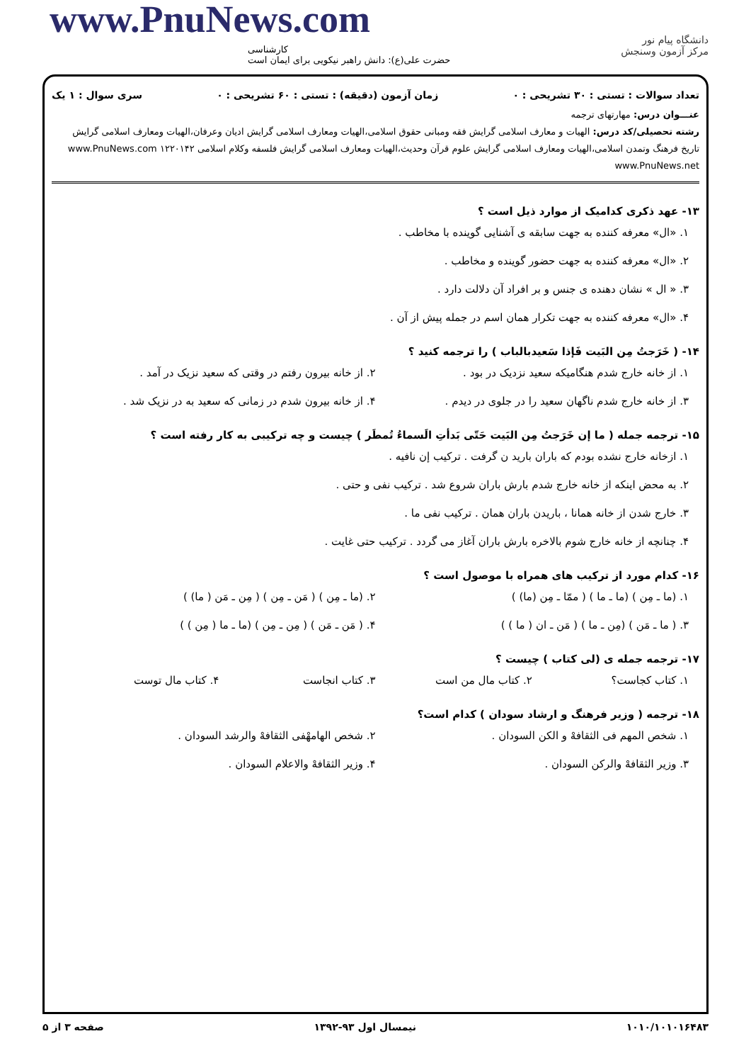www.PnuNews.com
کارشناسی
حضرت علی(ع): دانش راهبر نیکویی برای ایمان است
دانشگاه پیام نور
مرکز آزمون وسنجش
تعداد سوالات : تستی : ۳۰ تشریحی : ۰ زمان آزمون (دقیقه) : تستی : ۶۰ تشریحی : ۰ سری سوال : ۱ یک
عنـــوان درس: مهارتهای ترجمه
رشته تحصیلی/کد درس: الهیات و معارف اسلامی گرایش فقه ومبانی حقوق اسلامی،الهیات ومعارف اسلامی گرایش ادیان وعرفان،الهیات ومعارف اسلامی گرایش تاریخ فرهنگ وتمدن اسلامی،الهیات ومعارف اسلامی گرایش علوم قرآن وحدیث،الهیات ومعارف اسلامی گرایش فلسفه وکلام اسلامی ۱۲۲۰۱۴۲ www.PnuNews.com www.PnuNews.net
۱۳- عهد ذکری کدامیک از موارد ذیل است ؟
۱. «ال» معرفه کننده به جهت سابقه ی آشنایی گوینده با مخاطب .
۲. «ال» معرفه کننده به جهت حضور گوینده و مخاطب .
۳. « ال » نشان دهنده ی جنس و بر افراد آن دلالت دارد .
۴. «ال» معرفه کننده به جهت تکرار همان اسم در جمله پیش از آن .
۱۴- ( خَرَجتُ مِن البَیت فَإذا سَعیدبالباب ) را ترجمه کنید ؟
۱. از خانه خارج شدم هنگامیکه سعید نزدیک در بود .
۲. از خانه بیرون رفتم در وقتی که سعید نزیک در آمد .
۳. از خانه خارج شدم ناگهان سعید را در جلوی در دیدم .
۴. از خانه بیرون شدم در زمانی که سعید به در نزیک شد .
۱۵- ترجمه جمله ( ما إن خَرَجتُ مِن البَیت حَتّی بَدأتِ الَسماءُ تُمطَر ) چیست و چه ترکیبی به کار رفته است ؟
۱. ازخانه خارج نشده بودم که باران بارید ن گرفت . ترکیب إن نافیه .
۲. به محض اینکه از خانه خارج شدم بارش باران شروع شد . ترکیب نفی و حتی .
۳. خارج شدن از خانه همانا ، باریدن باران همان . ترکیب نفی ما .
۴. چنانچه از خانه خارج شوم بالاخره بارش باران آغاز می گردد . ترکیب حتی غایت .
۱۶- کدام مورد از ترکیب های همراه با موصول است ؟
۱. (ما ـ مِن ) (ما ـ ما ) ( ممّا ـ مِن (ما) )
۲. (ما ـ مِن ) ( مَن ـ مِن ) ( مِن ـ مَن ( ما) )
۳. ( ما ـ مَن ) (مِن ـ ما ) ( مَن ـ ان ( ما ) )
۴. ( مَن ـ مَن ) ( مِن ـ مِن ) (ما ـ ما ( مِن ) )
۱۷- ترجمه جمله ی (لی کتاب ) چیست ؟
۱. کتاب کجاست؟ ۲. کتاب مال من است ۳. کتاب انجاست ۴. کتاب مال توست
۱۸- ترجمه ( وزیر فرهنگ و ارشاد سودان ) کدام است؟
۱. شخص المهم فی الثقافهْ و الکن السودان .
۲. شخص الهامهْفی الثقافهْ والرشد السودان .
۳. وزیر الثقافهْ والرکن السودان .
۴. وزیر الثقافهْ والاعلام السودان .
۱۰۱۰/۱۰۱۰۱۶۴۸۳ نیمسال اول ۹۳-۱۳۹۲ صفحه ۳ از ۵